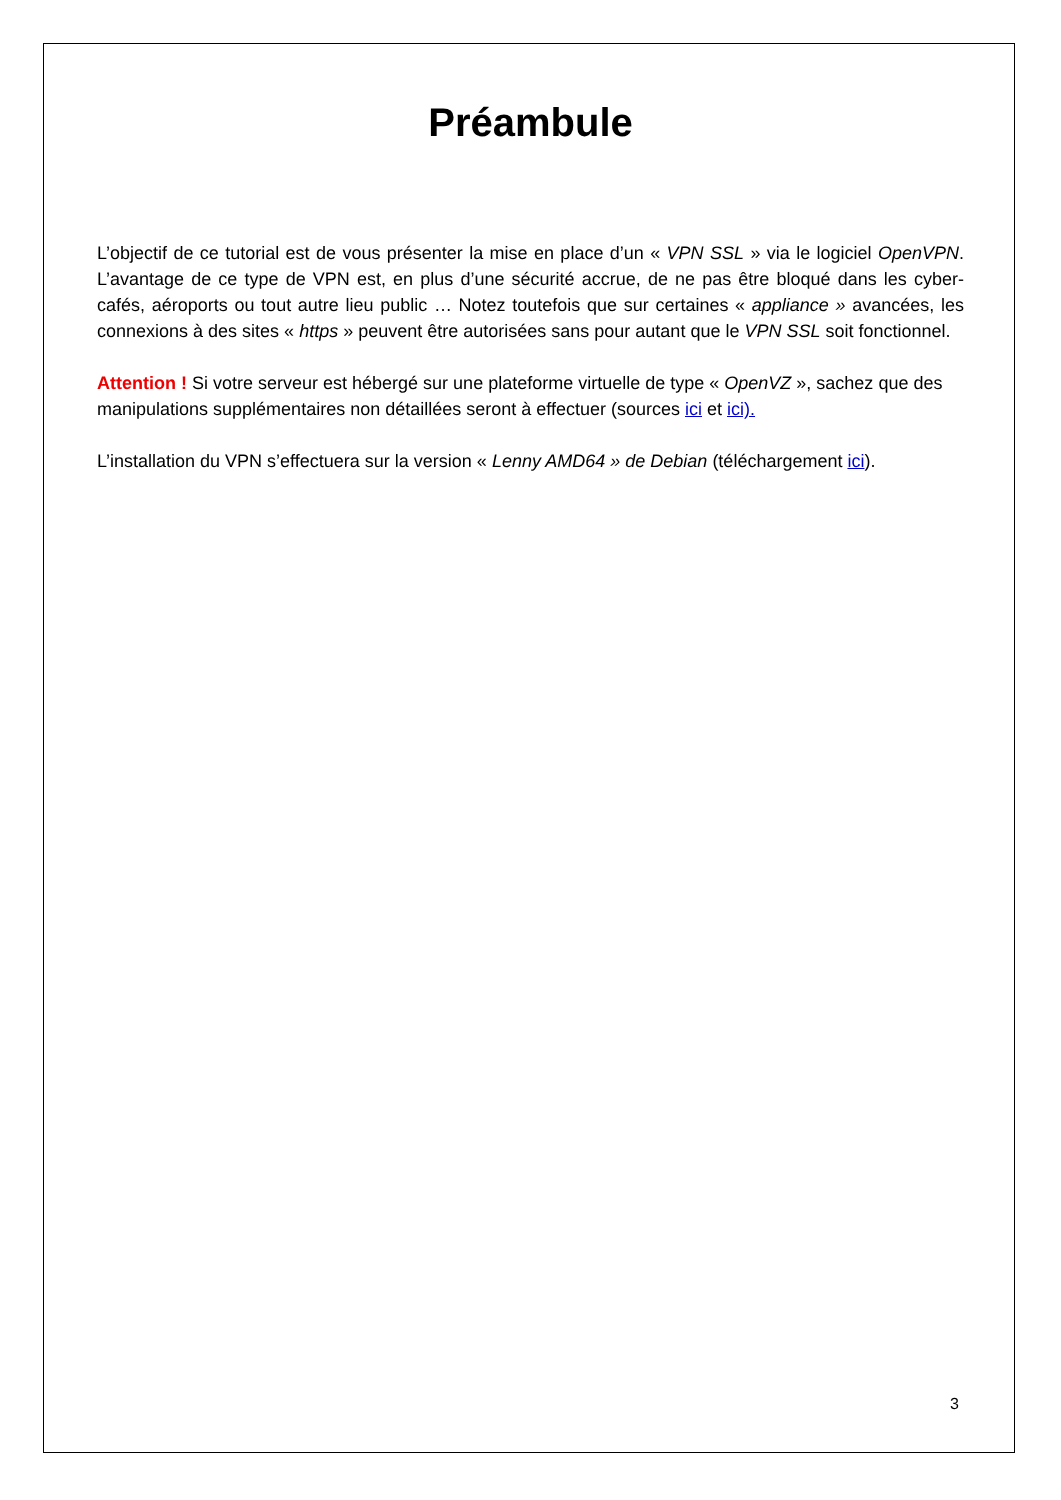Préambule
L’objectif de ce tutorial est de vous présenter la mise en place d’un « VPN SSL » via le logiciel OpenVPN. L’avantage de ce type de VPN est, en plus d’une sécurité accrue, de ne pas être bloqué dans les cyber-cafés, aéroports ou tout autre lieu public … Notez toutefois que sur certaines « appliance » avancées, les connexions à des sites « https » peuvent être autorisées sans pour autant que le VPN SSL soit fonctionnel.
Attention ! Si votre serveur est hébergé sur une plateforme virtuelle de type « OpenVZ », sachez que des manipulations supplémentaires non détaillées seront à effectuer (sources ici et ici).
L’installation du VPN s’effectuera sur la version « Lenny AMD64 » de Debian (téléchargement ici).
3